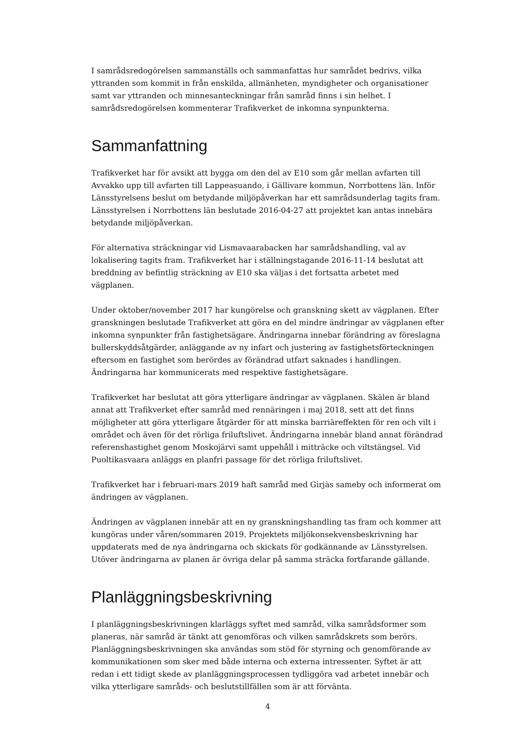I samrådsredogörelsen sammanställs och sammanfattas hur samrådet bedrivs, vilka yttranden som kommit in från enskilda, allmänheten, myndigheter och organisationer samt var yttranden och minnesanteckningar från samråd finns i sin helhet. I samrådsredogörelsen kommenterar Trafikverket de inkomna synpunkterna.
Sammanfattning
Trafikverket har för avsikt att bygga om den del av E10 som går mellan avfarten till Avvakko upp till avfarten till Lappeasuando, i Gällivare kommun, Norrbottens län. Inför Länsstyrelsens beslut om betydande miljöpåverkan har ett samrådsunderlag tagits fram. Länsstyrelsen i Norrbottens län beslutade 2016-04-27 att projektet kan antas innebära betydande miljöpåverkan.
För alternativa sträckningar vid Lismavaarabacken har samrådshandling, val av lokalisering tagits fram. Trafikverket har i ställningstagande 2016-11-14 beslutat att breddning av befintlig sträckning av E10 ska väljas i det fortsatta arbetet med vägplanen.
Under oktober/november 2017 har kungörelse och granskning skett av vägplanen. Efter granskningen beslutade Trafikverket att göra en del mindre ändringar av vägplanen efter inkomna synpunkter från fastighetsägare. Ändringarna innebar förändring av föreslagna bullerskyddsåtgärder, anläggande av ny infart och justering av fastighetsförteckningen eftersom en fastighet som berördes av förändrad utfart saknades i handlingen. Ändringarna har kommunicerats med respektive fastighetsägare.
Trafikverket har beslutat att göra ytterligare ändringar av vägplanen. Skälen är bland annat att Trafikverket efter samråd med rennäringen i maj 2018, sett att det finns möjligheter att göra ytterligare åtgärder för att minska barriäreffekten för ren och vilt i området och även för det rörliga friluftslivet. Ändringarna innebär bland annat förändrad referenshastighet genom Moskojärvi samt uppehåll i mitträcke och viltstängsel. Vid Puoltikasvaara anläggs en planfri passage för det rörliga friluftslivet.
Trafikverket har i februari-mars 2019 haft samråd med Girjàs sameby och informerat om ändringen av vägplanen.
Ändringen av vägplanen innebär att en ny granskningshandling tas fram och kommer att kungöras under våren/sommaren 2019. Projektets miljökonsekvensbeskrivning har uppdaterats med de nya ändringarna och skickats för godkännande av Länsstyrelsen. Utöver ändringarna av planen är övriga delar på samma sträcka fortfarande gällande.
Planläggningsbeskrivning
I planläggningsbeskrivningen klarläggs syftet med samråd, vilka samrådsformer som planeras, när samråd är tänkt att genomföras och vilken samrådskrets som berörs. Planläggningsbeskrivningen ska användas som stöd för styrning och genomförande av kommunikationen som sker med både interna och externa intressenter. Syftet är att redan i ett tidigt skede av planläggningsprocessen tydliggöra vad arbetet innebär och vilka ytterligare samråds- och beslutstillfällen som är att förvänta.
4